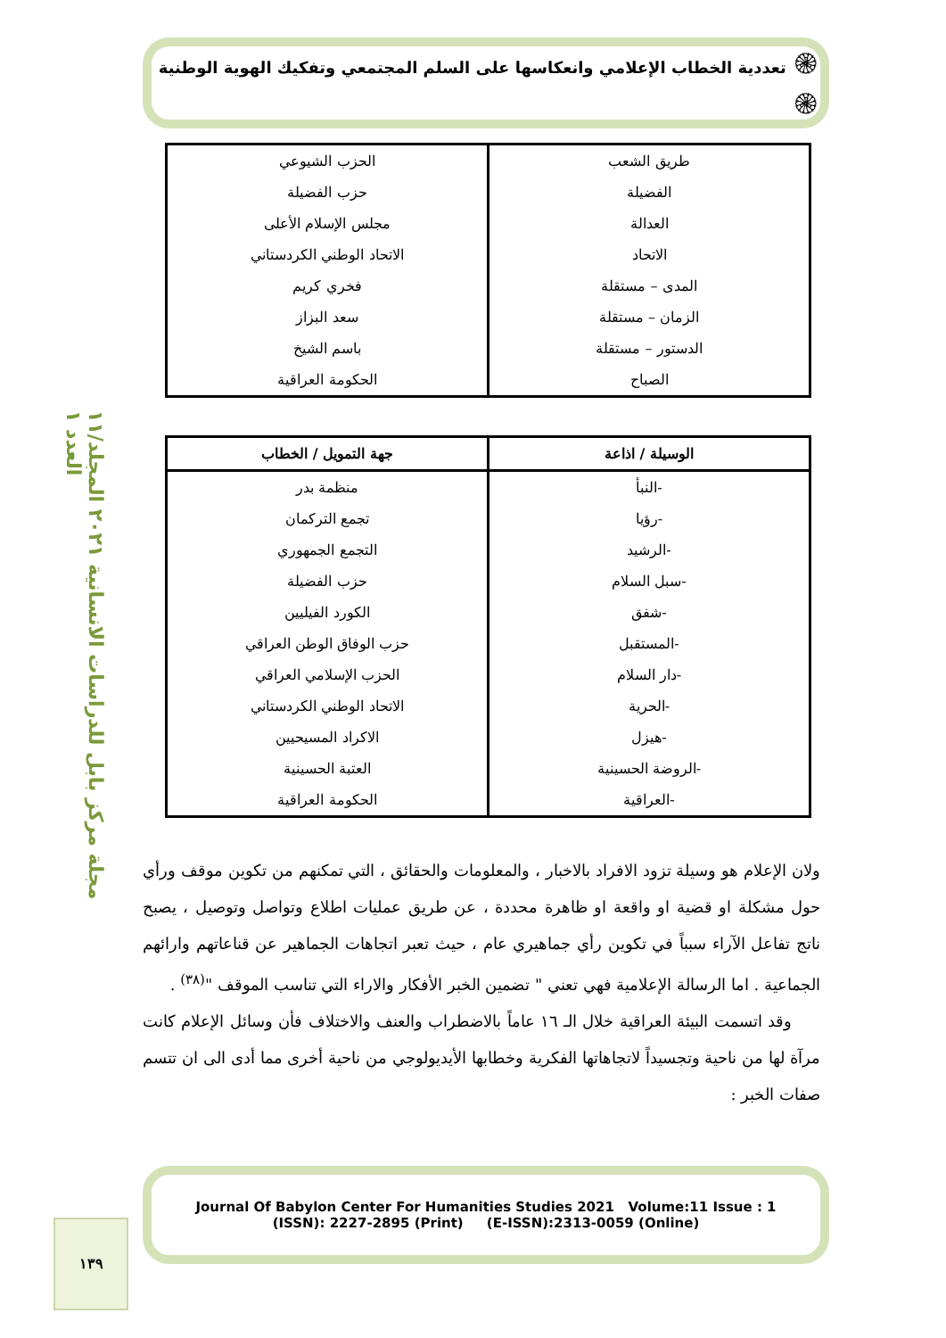مجلة مركز بابل للدراسات الانسانية ٢٠٢١ المجلد/١١ العدد ١
١٣٩
۞ تعددية الخطاب الإعلامي وانعكاسها على السلم المجتمعي وتفكيك الهوية الوطنية ۞
| طريق الشعب | الحزب الشيوعي |
| الفضيلة | حزب الفضيلة |
| العدالة | مجلس الإسلام الأعلى |
| الاتحاد | الاتحاد الوطني الكردستاني |
| المدى – مستقلة | فخري كريم |
| الزمان – مستقلة | سعد البزاز |
| الدستور – مستقلة | باسم الشيخ |
| الصباح | الحكومة العراقية |
| الوسيلة / اذاعة | جهة التمويل / الخطاب |
| --- | --- |
| -النبأ | منظمة بدر |
| -رؤيا | تجمع التركمان |
| -الرشيد | التجمع الجمهوري |
| -سبل السلام | حزب الفضيلة |
| -شفق | الكورد الفيليين |
| -المستقبل | حزب الوفاق الوطن العراقي |
| -دار السلام | الحزب الإسلامي العراقي |
| -الحرية | الاتحاد الوطني الكردستاني |
| -هيزل | الاكراد المسيحيين |
| -الروضة الحسينية | العتبة الحسينية |
| -العراقية | الحكومة العراقية |
ولان الإعلام هو وسيلة تزود الافراد بالاخبار ، والمعلومات والحقائق ، التي تمكنهم من تكوين موقف ورأي حول مشكلة او قضية او واقعة او ظاهرة محددة ، عن طريق عمليات اطلاع وتواصل وتوصيل ، يصبح ناتج تفاعل الآراء سبباً في تكوين رأي جماهيري عام ، حيث تعبر اتجاهات الجماهير عن قناعاتهم وارائهم الجماعية . اما الرسالة الإعلامية فهي تعني " تضمين الخبر الأفكار والاراء التي تناسب الموقف "<sup>(٣٨)</sup> .
وقد اتسمت البيئة العراقية خلال الـ ١٦ عاماً بالاضطراب والعنف والاختلاف فأن وسائل الإعلام كانت مرآة لها من ناحية وتجسيداً لاتجاهاتها الفكرية وخطابها الأيديولوجي من ناحية أخرى مما أدى الى ان تتسم صفات الخبر :
Journal Of Babylon Center For Humanities Studies 2021 Volume:11 Issue : 1
(ISSN): 2227-2895 (Print) (E-ISSN):2313-0059 (Online)